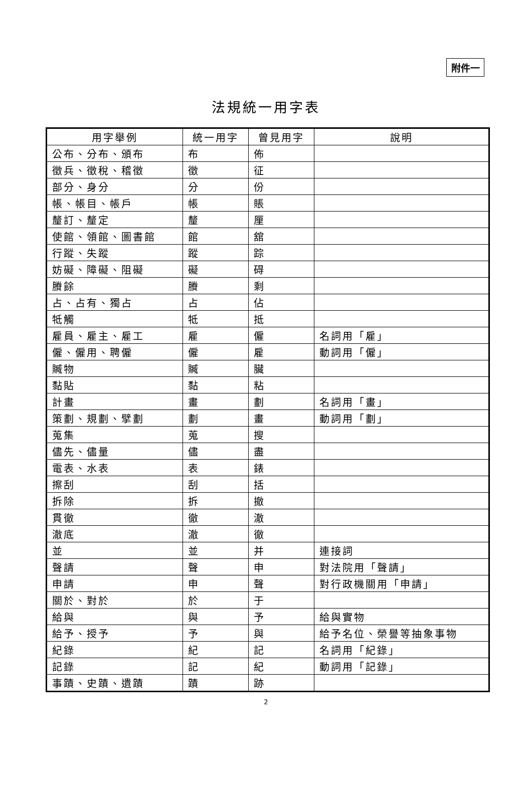附件一
法規統一用字表
| 用字舉例 | 統一用字 | 曾見用字 | 說明 |
| --- | --- | --- | --- |
| 公布、分布、頒布 | 布 | 佈 | |
| 徵兵、徵稅、稽徵 | 徵 | 征 | |
| 部分、身分 | 分 | 份 | |
| 帳、帳目、帳戶 | 帳 | 賬 | |
| 釐訂、釐定 | 釐 | 厘 | |
| 使館、領館、圖書館 | 館 | 舘 | |
| 行蹤、失蹤 | 蹤 | 踪 | |
| 妨礙、障礙、阻礙 | 礙 | 碍 | |
| 賸餘 | 賸 | 剩 | |
| 占、占有、獨占 | 占 | 佔 | |
| 牴觸 | 牴 | 抵 | |
| 雇員、雇主、雇工 | 雇 | 僱 | 名詞用「雇」 |
| 僱、僱用、聘僱 | 僱 | 雇 | 動詞用「僱」 |
| 贓物 | 贓 | 臟 | |
| 黏貼 | 黏 | 粘 | |
| 計畫 | 畫 | 劃 | 名詞用「畫」 |
| 策劃、規劃、擘劃 | 劃 | 畫 | 動詞用「劃」 |
| 蒐集 | 蒐 | 搜 | |
| 儘先、儘量 | 儘 | 盡 | |
| 電表、水表 | 表 | 錶 | |
| 擦刮 | 刮 | 括 | |
| 拆除 | 拆 | 撤 | |
| 貫徹 | 徹 | 澈 | |
| 澈底 | 澈 | 徹 | |
| 並 | 並 | 并 | 連接詞 |
| 聲請 | 聲 | 申 | 對法院用「聲請」 |
| 申請 | 申 | 聲 | 對行政機關用「申請」 |
| 關於、對於 | 於 | 于 | |
| 給與 | 與 | 予 | 給與實物 |
| 給予、授予 | 予 | 與 | 給予名位、榮譽等抽象事物 |
| 紀錄 | 紀 | 記 | 名詞用「紀錄」 |
| 記錄 | 記 | 紀 | 動詞用「記錄」 |
| 事蹟、史蹟、遺蹟 | 蹟 | 跡 | |
2